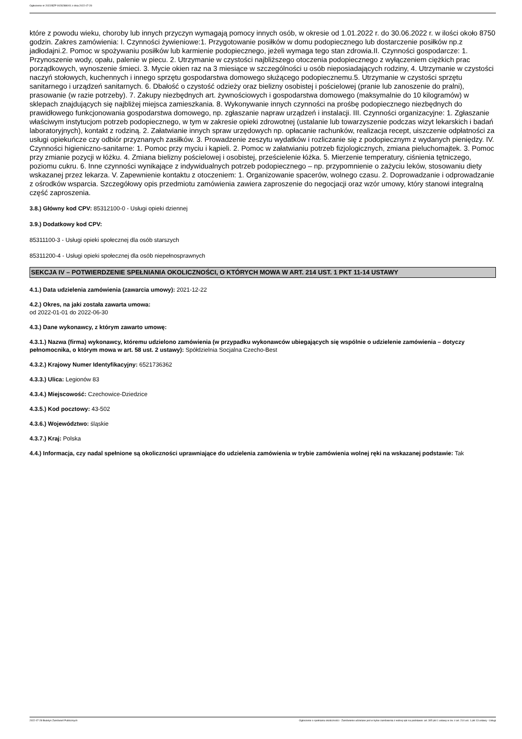Ogłoszenie nr 2022/BZP 00282880/01 z dnia 2022-07-28
które z powodu wieku, choroby lub innych przyczyn wymagają pomocy innych osób, w okresie od 1.01.2022 r. do 30.06.2022 r. w ilości około 8750 godzin. Zakres zamówienia: I. Czynności żywieniowe:1. Przygotowanie posiłków w domu podopiecznego lub dostarczenie posiłków np.z jadłodajni.2. Pomoc w spożywaniu posiłków lub karmienie podopiecznego, jeżeli wymaga tego stan zdrowia.II. Czynności gospodarcze: 1. Przynoszenie wody, opału, palenie w piecu. 2. Utrzymanie w czystości najbliższego otoczenia podopiecznego z wyłączeniem ciężkich prac porządkowych, wynoszenie śmieci. 3. Mycie okien raz na 3 miesiące w szczególności u osób nieposiadających rodziny, 4. Utrzymanie w czystości naczyń stołowych, kuchennych i innego sprzętu gospodarstwa domowego służącego podopiecznemu.5. Utrzymanie w czystości sprzętu sanitarnego i urządzeń sanitarnych. 6. Dbałość o czystość odzieży oraz bielizny osobistej i pościelowej (pranie lub zanoszenie do pralni), prasowanie (w razie potrzeby). 7. Zakupy niezbędnych art. żywnościowych i gospodarstwa domowego (maksymalnie do 10 kilogramów) w sklepach znajdujących się najbliżej miejsca zamieszkania. 8. Wykonywanie innych czynności na prośbę podopiecznego niezbędnych do prawidłowego funkcjonowania gospodarstwa domowego, np. zgłaszanie napraw urządzeń i instalacji. III. Czynności organizacyjne: 1. Zgłaszanie właściwym instytucjom potrzeb podopiecznego, w tym w zakresie opieki zdrowotnej (ustalanie lub towarzyszenie podczas wizyt lekarskich i badań laboratoryjnych), kontakt z rodziną. 2. Załatwianie innych spraw urzędowych np. opłacanie rachunków, realizacja recept, uiszczenie odpłatności za usługi opiekuńcze czy odbiór przyznanych zasiłków. 3. Prowadzenie zeszytu wydatków i rozliczanie się z podopiecznym z wydanych pieniędzy. IV. Czynności higieniczno-sanitarne: 1. Pomoc przy myciu i kąpieli. 2. Pomoc w załatwianiu potrzeb fizjologicznych, zmiana pieluchomajtek. 3. Pomoc przy zmianie pozycji w łóżku. 4. Zmiana bielizny pościelowej i osobistej, prześcielenie łóżka. 5. Mierzenie temperatury, ciśnienia tętniczego, poziomu cukru. 6. Inne czynności wynikające z indywidualnych potrzeb podopiecznego – np. przypomnienie o zażyciu leków, stosowaniu diety wskazanej przez lekarza. V. Zapewnienie kontaktu z otoczeniem: 1. Organizowanie spacerów, wolnego czasu. 2. Doprowadzanie i odprowadzanie z ośrodków wsparcia. Szczegółowy opis przedmiotu zamówienia zawiera zaproszenie do negocjacji oraz wzór umowy, który stanowi integralną część zaproszenia.
3.8.) Główny kod CPV: 85312100-0 - Usługi opieki dziennej
3.9.) Dodatkowy kod CPV:
85311100-3 - Usługi opieki społecznej dla osób starszych
85311200-4 - Usługi opieki społecznej dla osób niepełnosprawnych
SEKCJA IV – POTWIERDZENIE SPEŁNIANIA OKOLICZNOŚCI, O KTÓRYCH MOWA W ART. 214 UST. 1 PKT 11-14 USTAWY
4.1.) Data udzielenia zamówienia (zawarcia umowy): 2021-12-22
4.2.) Okres, na jaki została zawarta umowa:
od 2022-01-01 do 2022-06-30
4.3.) Dane wykonawcy, z którym zawarto umowę:
4.3.1.) Nazwa (firma) wykonawcy, któremu udzielono zamówienia (w przypadku wykonawców ubiegających się wspólnie o udzielenie zamówienia – dotyczy pełnomocnika, o którym mowa w art. 58 ust. 2 ustawy): Spółdzielnia Socjalna Czecho-Best
4.3.2.) Krajowy Numer Identyfikacyjny: 6521736362
4.3.3.) Ulica: Legionów 83
4.3.4.) Miejscowość: Czechowice-Dziedzice
4.3.5.) Kod pocztowy: 43-502
4.3.6.) Województwo: śląskie
4.3.7.) Kraj: Polska
4.4.) Informacja, czy nadal spełnione są okoliczności uprawniające do udzielenia zamówienia w trybie zamówienia wolnej ręki na wskazanej podstawie: Tak
2022-07-28 Biuletyn Zamówień Publicznych Ogłoszenie o spełnianiu okoliczności - Zamówienie udzielane jest w trybie zamówienia z wolnej ręki na podstawie: art. 305 pkt 1 ustawy w zw. z art. 214 ust. 1 pkt 13 ustawy - Usługi